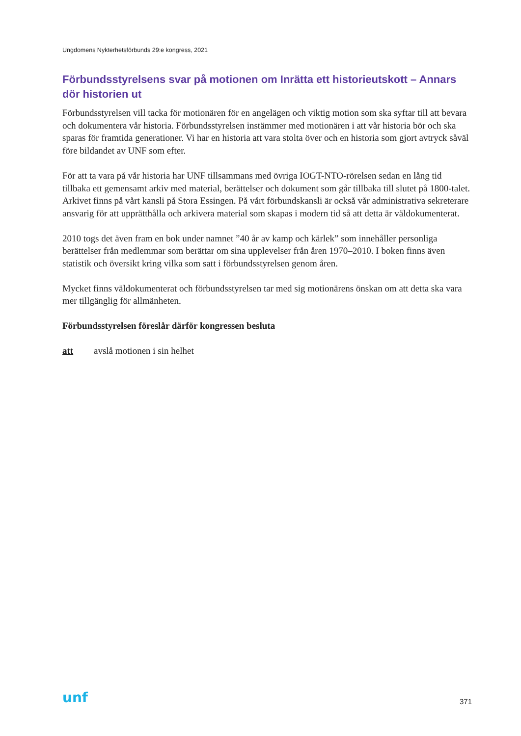Ungdomens Nykterhetsförbunds 29:e kongress, 2021
Förbundsstyrelsens svar på motionen om Inrätta ett historieutskott – Annars dör historien ut
Förbundsstyrelsen vill tacka för motionären för en angelägen och viktig motion som ska syftar till att bevara och dokumentera vår historia. Förbundsstyrelsen instämmer med motionären i att vår historia bör och ska sparas för framtida generationer. Vi har en historia att vara stolta över och en historia som gjort avtryck såväl före bildandet av UNF som efter.
För att ta vara på vår historia har UNF tillsammans med övriga IOGT-NTO-rörelsen sedan en lång tid tillbaka ett gemensamt arkiv med material, berättelser och dokument som går tillbaka till slutet på 1800-talet. Arkivet finns på vårt kansli på Stora Essingen. På vårt förbundskansli är också vår administrativa sekreterare ansvarig för att upprätthålla och arkivera material som skapas i modern tid så att detta är väldokumenterat.
2010 togs det även fram en bok under namnet ”40 år av kamp och kärlek” som innehåller personliga berättelser från medlemmar som berättar om sina upplevelser från åren 1970–2010. I boken finns även statistik och översikt kring vilka som satt i förbundsstyrelsen genom åren.
Mycket finns väldokumenterat och förbundsstyrelsen tar med sig motionärens önskan om att detta ska vara mer tillgänglig för allmänheten.
Förbundsstyrelsen föreslår därför kongressen besluta
att avslå motionen i sin helhet
unf
371